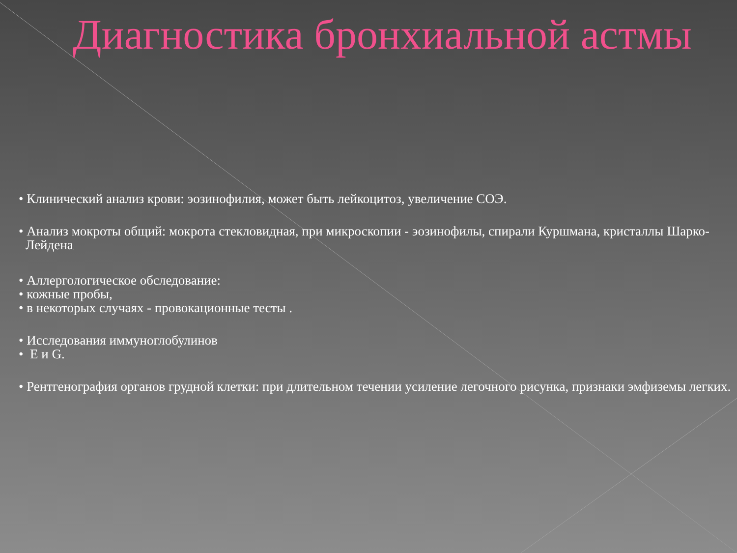Диагностика бронхиальной астмы
• Клинический анализ крови: эозинофилия, может быть лейкоцитоз, увеличение СОЭ.
• Анализ мокроты общий: мокрота стекловидная, при микроскопии - эозинофилы, спирали Куршмана, кристаллы Шарко-Лейдена.
• Аллергологическое обследование:
• кожные пробы,
• в некоторых случаях - провокационные тесты .
• Исследования иммуноглобулинов
• Е и G.
• Рентгенография органов грудной клетки: при длительном течении усиление легочного рисунка, признаки эмфиземы легких.